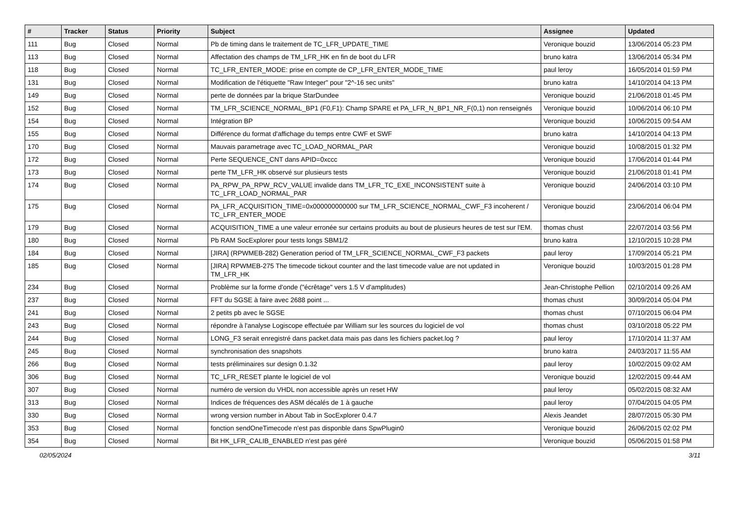| # | Tracker | Status | Priority | Subject | Assignee | Updated |
| --- | --- | --- | --- | --- | --- | --- |
| 111 | Bug | Closed | Normal | Pb de timing dans le traitement de TC_LFR_UPDATE_TIME | Veronique bouzid | 13/06/2014 05:23 PM |
| 113 | Bug | Closed | Normal | Affectation des champs de TM_LFR_HK en fin de boot du LFR | bruno katra | 13/06/2014 05:34 PM |
| 118 | Bug | Closed | Normal | TC_LFR_ENTER_MODE: prise en compte de CP_LFR_ENTER_MODE_TIME | paul leroy | 16/05/2014 01:59 PM |
| 131 | Bug | Closed | Normal | Modification de l'étiquette "Raw Integer" pour "2^-16 sec units" | bruno katra | 14/10/2014 04:13 PM |
| 149 | Bug | Closed | Normal | perte de données par la brique StarDundee | Veronique bouzid | 21/06/2018 01:45 PM |
| 152 | Bug | Closed | Normal | TM_LFR_SCIENCE_NORMAL_BP1 (F0,F1): Champ SPARE et PA_LFR_N_BP1_NR_F(0,1) non renseignés | Veronique bouzid | 10/06/2014 06:10 PM |
| 154 | Bug | Closed | Normal | Intégration BP | Veronique bouzid | 10/06/2015 09:54 AM |
| 155 | Bug | Closed | Normal | Différence du format d'affichage du temps entre CWF et SWF | bruno katra | 14/10/2014 04:13 PM |
| 170 | Bug | Closed | Normal | Mauvais parametrage avec TC_LOAD_NORMAL_PAR | Veronique bouzid | 10/08/2015 01:32 PM |
| 172 | Bug | Closed | Normal | Perte SEQUENCE_CNT dans APID=0xccc | Veronique bouzid | 17/06/2014 01:44 PM |
| 173 | Bug | Closed | Normal | perte TM_LFR_HK observé sur plusieurs tests | Veronique bouzid | 21/06/2018 01:41 PM |
| 174 | Bug | Closed | Normal | PA_RPW_PA_RPW_RCV_VALUE invalide dans TM_LFR_TC_EXE_INCONSISTENT suite à TC_LFR_LOAD_NORMAL_PAR | Veronique bouzid | 24/06/2014 03:10 PM |
| 175 | Bug | Closed | Normal | PA_LFR_ACQUISITION_TIME=0x000000000000 sur TM_LFR_SCIENCE_NORMAL_CWF_F3 incoherent / TC_LFR_ENTER_MODE | Veronique bouzid | 23/06/2014 06:04 PM |
| 179 | Bug | Closed | Normal | ACQUISITION_TIME a une valeur erronée sur certains produits au bout de plusieurs heures de test sur l'EM. | thomas chust | 22/07/2014 03:56 PM |
| 180 | Bug | Closed | Normal | Pb RAM SocExplorer pour tests longs SBM1/2 | bruno katra | 12/10/2015 10:28 PM |
| 184 | Bug | Closed | Normal | [JIRA] (RPWMEB-282) Generation period of TM_LFR_SCIENCE_NORMAL_CWF_F3 packets | paul leroy | 17/09/2014 05:21 PM |
| 185 | Bug | Closed | Normal | [JIRA] RPWMEB-275 The timecode tickout counter and the last timecode value are not updated in TM_LFR_HK | Veronique bouzid | 10/03/2015 01:28 PM |
| 234 | Bug | Closed | Normal | Problème sur la forme d'onde ("écrêtage" vers 1.5 V d'amplitudes) | Jean-Christophe Pellion | 02/10/2014 09:26 AM |
| 237 | Bug | Closed | Normal | FFT du SGSE à faire avec 2688 point ... | thomas chust | 30/09/2014 05:04 PM |
| 241 | Bug | Closed | Normal | 2 petits pb avec le SGSE | thomas chust | 07/10/2015 06:04 PM |
| 243 | Bug | Closed | Normal | répondre à l'analyse Logiscope effectuée par William sur les sources du logiciel de vol | thomas chust | 03/10/2018 05:22 PM |
| 244 | Bug | Closed | Normal | LONG_F3 serait enregistré dans packet.data mais pas dans les fichiers packet.log ? | paul leroy | 17/10/2014 11:37 AM |
| 245 | Bug | Closed | Normal | synchronisation des snapshots | bruno katra | 24/03/2017 11:55 AM |
| 266 | Bug | Closed | Normal | tests préliminaires sur design 0.1.32 | paul leroy | 10/02/2015 09:02 AM |
| 306 | Bug | Closed | Normal | TC_LFR_RESET plante le logiciel de vol | Veronique bouzid | 12/02/2015 09:44 AM |
| 307 | Bug | Closed | Normal | numéro de version du VHDL non accessible après un reset HW | paul leroy | 05/02/2015 08:32 AM |
| 313 | Bug | Closed | Normal | Indices de fréquences des ASM décalés de 1 à gauche | paul leroy | 07/04/2015 04:05 PM |
| 330 | Bug | Closed | Normal | wrong version number in About Tab in SocExplorer 0.4.7 | Alexis Jeandet | 28/07/2015 05:30 PM |
| 353 | Bug | Closed | Normal | fonction sendOneTimecode n'est pas disponble dans SpwPlugin0 | Veronique bouzid | 26/06/2015 02:02 PM |
| 354 | Bug | Closed | Normal | Bit HK_LFR_CALIB_ENABLED n'est pas géré | Veronique bouzid | 05/06/2015 01:58 PM |
02/05/2024 3/11